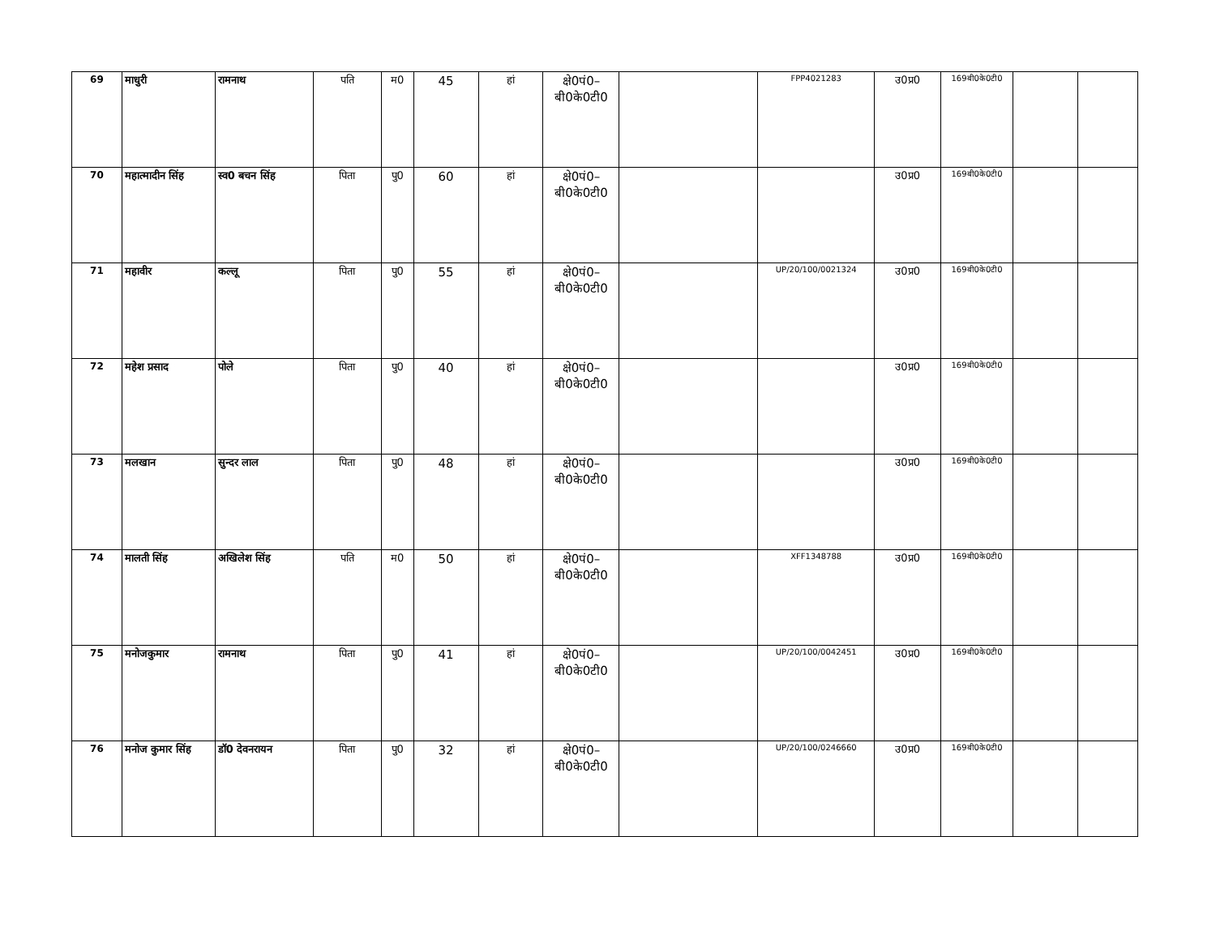| 69 | माधुरी | रामनाथ | पति | म0 | 45 | हां | क्षे0पं0– बी0के0टी0 | | FPP4021283 | उ0प्र0 | 169बी0के0टी0 | | |
| 70 | महात्मादीन सिंह | स्व0 बचन सिंह | पिता | पु0 | 60 | हां | क्षे0पं0– बी0के0टी0 | | | उ0प्र0 | 169बी0के0टी0 | | |
| 71 | महावीर | कल्लू | पिता | पु0 | 55 | हां | क्षे0पं0– बी0के0टी0 | | UP/20/100/0021324 | उ0प्र0 | 169बी0के0टी0 | | |
| 72 | महेश प्रसाद | पोले | पिता | पु0 | 40 | हां | क्षे0पं0– बी0के0टी0 | | | उ0प्र0 | 169बी0के0टी0 | | |
| 73 | मलखान | सुन्दर लाल | पिता | पु0 | 48 | हां | क्षे0पं0– बी0के0टी0 | | | उ0प्र0 | 169बी0के0टी0 | | |
| 74 | मालती सिंह | अखिलेश सिंह | पति | म0 | 50 | हां | क्षे0पं0– बी0के0टी0 | | XFF1348788 | उ0प्र0 | 169बी0के0टी0 | | |
| 75 | मनोजकुमार | रामनाथ | पिता | पु0 | 41 | हां | क्षे0पं0– बी0के0टी0 | | UP/20/100/0042451 | उ0प्र0 | 169बी0के0टी0 | | |
| 76 | मनोज कुमार सिंह | डॉ0 देवनरायन | पिता | पु0 | 32 | हां | क्षे0पं0– बी0के0टी0 | | UP/20/100/0246660 | उ0प्र0 | 169बी0के0टी0 | | |